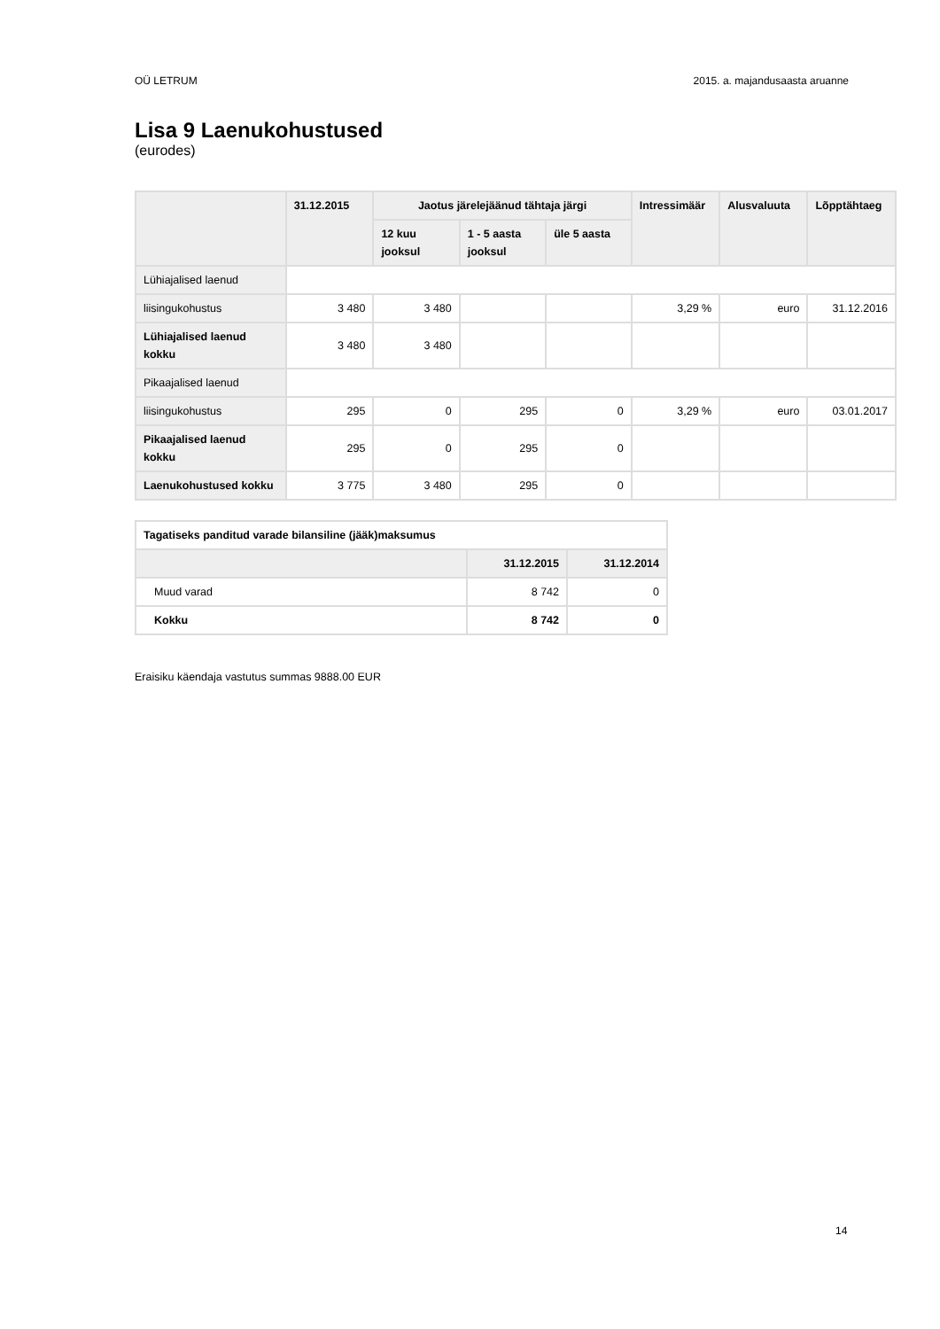OÜ LETRUM 2015. a. majandusaasta aruanne
Lisa 9 Laenukohustused
(eurodes)
| | 31.12.2015 | Jaotus järelejäänud tähtaja järgi | | | Intressimäär | Alusvaluuta | Lõpptähtaeg |
| --- | --- | --- | --- | --- | --- | --- | --- |
| | | 12 kuu jooksul | 1 - 5 aasta jooksul | üle 5 aasta | | | |
| Lühiajalised laenud | | | | | | | |
| liisingukohustus | 3 480 | 3 480 | | | 3,29 % | euro | 31.12.2016 |
| Lühiajalised laenud kokku | 3 480 | 3 480 | | | | | |
| Pikaajalised laenud | | | | | | | |
| liisingukohustus | 295 | 0 | 295 | 0 | 3,29 % | euro | 03.01.2017 |
| Pikaajalised laenud kokku | 295 | 0 | 295 | 0 | | | |
| Laenukohustused kokku | 3 775 | 3 480 | 295 | 0 | | | |
| Tagatiseks panditud varade bilansiline (jääk)maksumus | | |
| | 31.12.2015 | 31.12.2014 |
| Muud varad | 8 742 | 0 |
| Kokku | 8 742 | 0 |
Eraisiku käendaja vastutus summas 9888.00 EUR
14